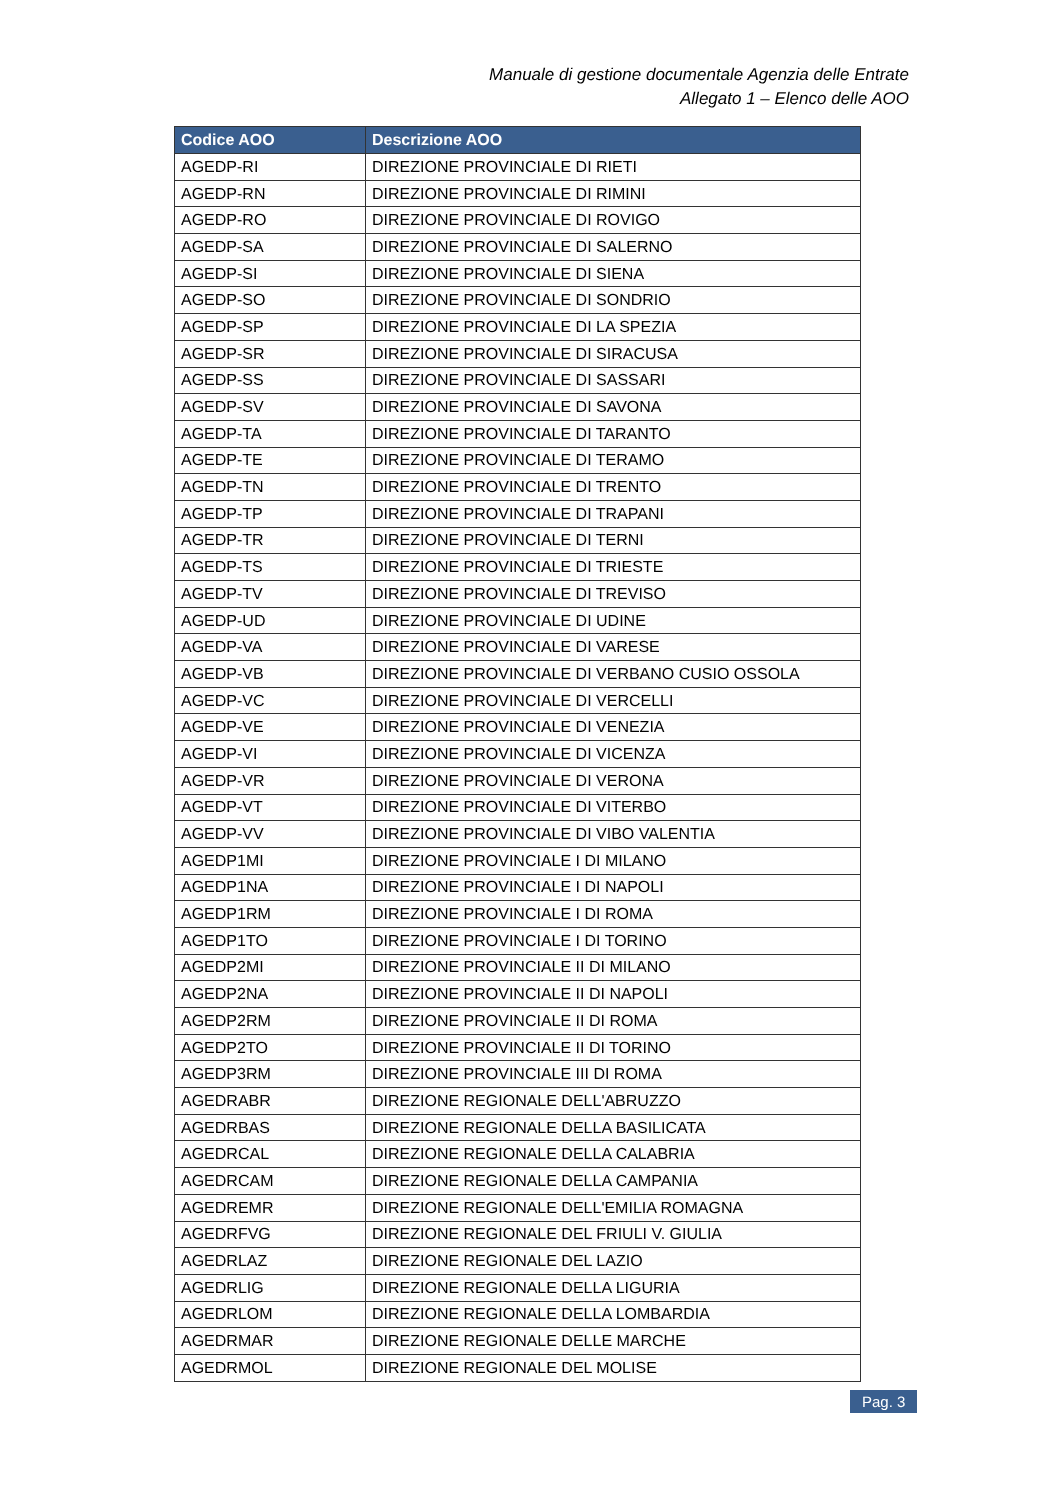Manuale di gestione documentale Agenzia delle Entrate
Allegato 1 – Elenco delle AOO
| Codice AOO | Descrizione AOO |
| --- | --- |
| AGEDP-RI | DIREZIONE PROVINCIALE DI RIETI |
| AGEDP-RN | DIREZIONE PROVINCIALE DI RIMINI |
| AGEDP-RO | DIREZIONE PROVINCIALE DI ROVIGO |
| AGEDP-SA | DIREZIONE PROVINCIALE DI SALERNO |
| AGEDP-SI | DIREZIONE PROVINCIALE DI SIENA |
| AGEDP-SO | DIREZIONE PROVINCIALE DI SONDRIO |
| AGEDP-SP | DIREZIONE PROVINCIALE DI LA SPEZIA |
| AGEDP-SR | DIREZIONE PROVINCIALE DI SIRACUSA |
| AGEDP-SS | DIREZIONE PROVINCIALE DI SASSARI |
| AGEDP-SV | DIREZIONE PROVINCIALE DI SAVONA |
| AGEDP-TA | DIREZIONE PROVINCIALE DI TARANTO |
| AGEDP-TE | DIREZIONE PROVINCIALE DI TERAMO |
| AGEDP-TN | DIREZIONE PROVINCIALE DI TRENTO |
| AGEDP-TP | DIREZIONE PROVINCIALE DI TRAPANI |
| AGEDP-TR | DIREZIONE PROVINCIALE DI TERNI |
| AGEDP-TS | DIREZIONE PROVINCIALE DI TRIESTE |
| AGEDP-TV | DIREZIONE PROVINCIALE DI TREVISO |
| AGEDP-UD | DIREZIONE PROVINCIALE DI UDINE |
| AGEDP-VA | DIREZIONE PROVINCIALE DI VARESE |
| AGEDP-VB | DIREZIONE PROVINCIALE DI VERBANO CUSIO OSSOLA |
| AGEDP-VC | DIREZIONE PROVINCIALE DI VERCELLI |
| AGEDP-VE | DIREZIONE PROVINCIALE DI VENEZIA |
| AGEDP-VI | DIREZIONE PROVINCIALE DI VICENZA |
| AGEDP-VR | DIREZIONE PROVINCIALE DI VERONA |
| AGEDP-VT | DIREZIONE PROVINCIALE DI VITERBO |
| AGEDP-VV | DIREZIONE PROVINCIALE DI VIBO VALENTIA |
| AGEDP1MI | DIREZIONE PROVINCIALE I DI MILANO |
| AGEDP1NA | DIREZIONE PROVINCIALE I DI NAPOLI |
| AGEDP1RM | DIREZIONE PROVINCIALE I DI ROMA |
| AGEDP1TO | DIREZIONE PROVINCIALE I DI TORINO |
| AGEDP2MI | DIREZIONE PROVINCIALE II DI MILANO |
| AGEDP2NA | DIREZIONE PROVINCIALE II DI NAPOLI |
| AGEDP2RM | DIREZIONE PROVINCIALE II DI ROMA |
| AGEDP2TO | DIREZIONE PROVINCIALE II DI TORINO |
| AGEDP3RM | DIREZIONE PROVINCIALE III DI ROMA |
| AGEDRABR | DIREZIONE REGIONALE DELL'ABRUZZO |
| AGEDRBAS | DIREZIONE REGIONALE DELLA BASILICATA |
| AGEDRCAL | DIREZIONE REGIONALE DELLA CALABRIA |
| AGEDRCAM | DIREZIONE REGIONALE DELLA CAMPANIA |
| AGEDREMR | DIREZIONE REGIONALE DELL'EMILIA ROMAGNA |
| AGEDRFVG | DIREZIONE REGIONALE DEL FRIULI V. GIULIA |
| AGEDRLAZ | DIREZIONE REGIONALE DEL LAZIO |
| AGEDRLIG | DIREZIONE REGIONALE DELLA LIGURIA |
| AGEDRLOM | DIREZIONE REGIONALE DELLA LOMBARDIA |
| AGEDRMAR | DIREZIONE REGIONALE DELLE MARCHE |
| AGEDRMOL | DIREZIONE REGIONALE DEL MOLISE |
Pag. 3